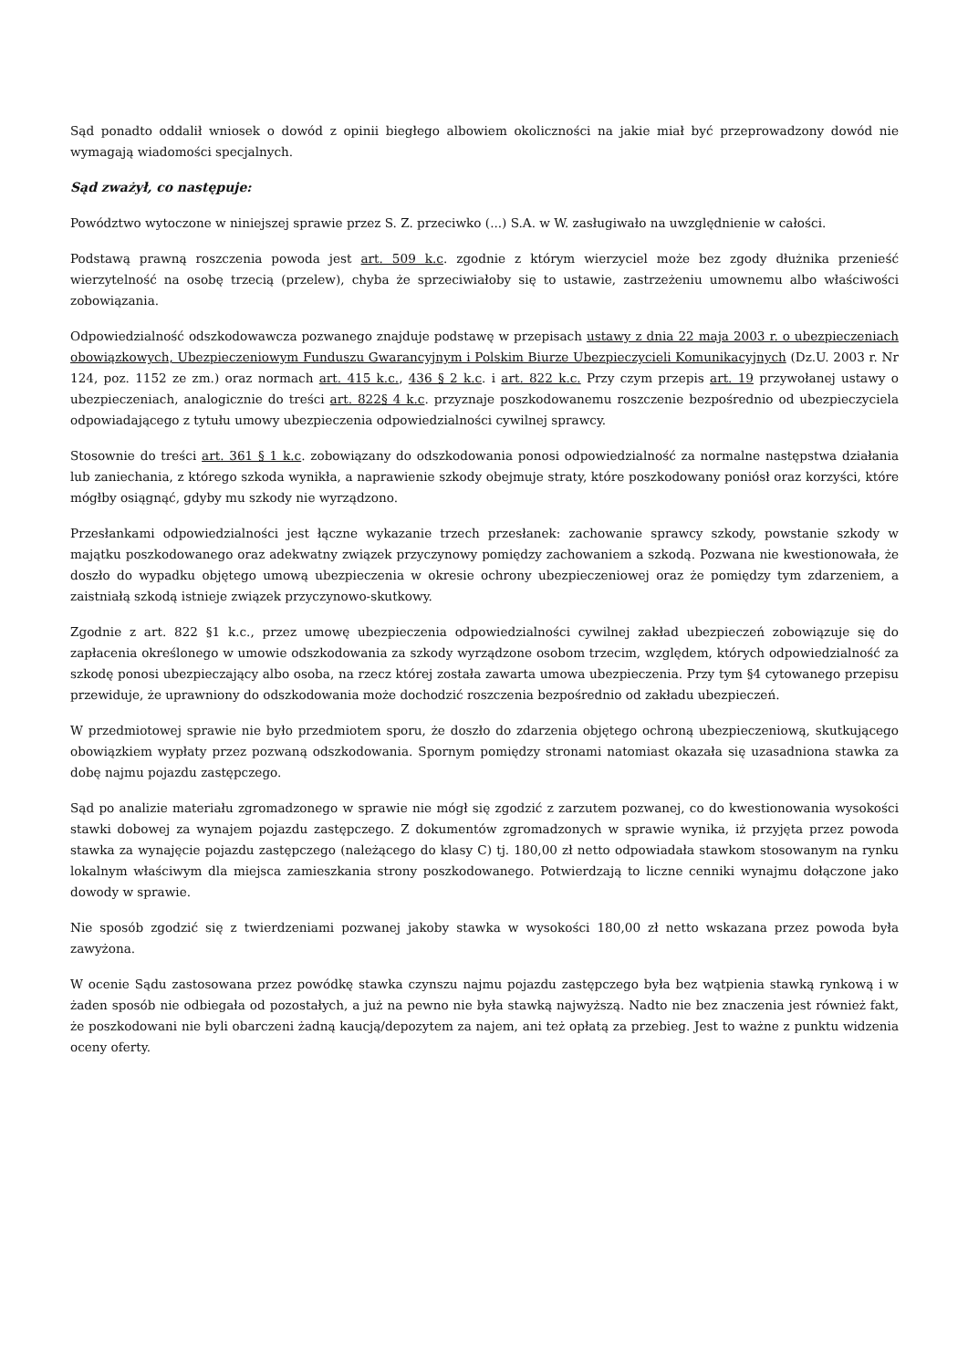Sąd ponadto oddalił wniosek o dowód z opinii biegłego albowiem okoliczności na jakie miał być przeprowadzony dowód nie wymagają wiadomości specjalnych.
Sąd zważył, co następuje:
Powództwo wytoczone w niniejszej sprawie przez S. Z. przeciwko (...) S.A. w W. zasługiwało na uwzględnienie w całości.
Podstawą prawną roszczenia powoda jest art. 509 k.c. zgodnie z którym wierzyciel może bez zgody dłużnika przenieść wierzytelność na osobę trzecią (przelew), chyba że sprzeciwiałoby się to ustawie, zastrzeżeniu umownemu albo właściwości zobowiązania.
Odpowiedzialność odszkodowawcza pozwanego znajduje podstawę w przepisach ustawy z dnia 22 maja 2003 r. o ubezpieczeniach obowiązkowych, Ubezpieczeniowym Funduszu Gwarancyjnym i Polskim Biurze Ubezpieczycieli Komunikacyjnych (Dz.U. 2003 r. Nr 124, poz. 1152 ze zm.) oraz normach art. 415 k.c., 436 § 2 k.c. i art. 822 k.c. Przy czym przepis art. 19 przywołanej ustawy o ubezpieczeniach, analogicznie do treści art. 822§ 4 k.c. przyznaje poszkodowanemu roszczenie bezpośrednio od ubezpieczyciela odpowiadającego z tytułu umowy ubezpieczenia odpowiedzialności cywilnej sprawcy.
Stosownie do treści art. 361 § 1 k.c. zobowiązany do odszkodowania ponosi odpowiedzialność za normalne następstwa działania lub zaniechania, z którego szkoda wynikła, a naprawienie szkody obejmuje straty, które poszkodowany poniósł oraz korzyści, które mógłby osiągnąć, gdyby mu szkody nie wyrządzono.
Przesłankami odpowiedzialności jest łączne wykazanie trzech przesłanek: zachowanie sprawcy szkody, powstanie szkody w majątku poszkodowanego oraz adekwatny związek przyczynowy pomiędzy zachowaniem a szkodą. Pozwana nie kwestionowała, że doszło do wypadku objętego umową ubezpieczenia w okresie ochrony ubezpieczeniowej oraz że pomiędzy tym zdarzeniem, a zaistniałą szkodą istnieje związek przyczynowo-skutkowy.
Zgodnie z art. 822 §1 k.c., przez umowę ubezpieczenia odpowiedzialności cywilnej zakład ubezpieczeń zobowiązuje się do zapłacenia określonego w umowie odszkodowania za szkody wyrządzone osobom trzecim, względem, których odpowiedzialność za szkodę ponosi ubezpieczający albo osoba, na rzecz której została zawarta umowa ubezpieczenia. Przy tym §4 cytowanego przepisu przewiduje, że uprawniony do odszkodowania może dochodzić roszczenia bezpośrednio od zakładu ubezpieczeń.
W przedmiotowej sprawie nie było przedmiotem sporu, że doszło do zdarzenia objętego ochroną ubezpieczeniową, skutkującego obowiązkiem wypłaty przez pozwaną odszkodowania. Spornym pomiędzy stronami natomiast okazała się uzasadniona stawka za dobę najmu pojazdu zastępczego.
Sąd po analizie materiału zgromadzonego w sprawie nie mógł się zgodzić z zarzutem pozwanej, co do kwestionowania wysokości stawki dobowej za wynajem pojazdu zastępczego. Z dokumentów zgromadzonych w sprawie wynika, iż przyjęta przez powoda stawka za wynajęcie pojazdu zastępczego (należącego do klasy C) tj. 180,00 zł netto odpowiadała stawkom stosowanym na rynku lokalnym właściwym dla miejsca zamieszkania strony poszkodowanego. Potwierdzają to liczne cenniki wynajmu dołączone jako dowody w sprawie.
Nie sposób zgodzić się z twierdzeniami pozwanej jakoby stawka w wysokości 180,00 zł netto wskazana przez powoda była zawyżona.
W ocenie Sądu zastosowana przez powódkę stawka czynszu najmu pojazdu zastępczego była bez wątpienia stawką rynkową i w żaden sposób nie odbiegała od pozostałych, a już na pewno nie była stawką najwyższą. Nadto nie bez znaczenia jest również fakt, że poszkodowani nie byli obarczeni żadną kaucją/depozytem za najem, ani też opłatą za przebieg. Jest to ważne z punktu widzenia oceny oferty.